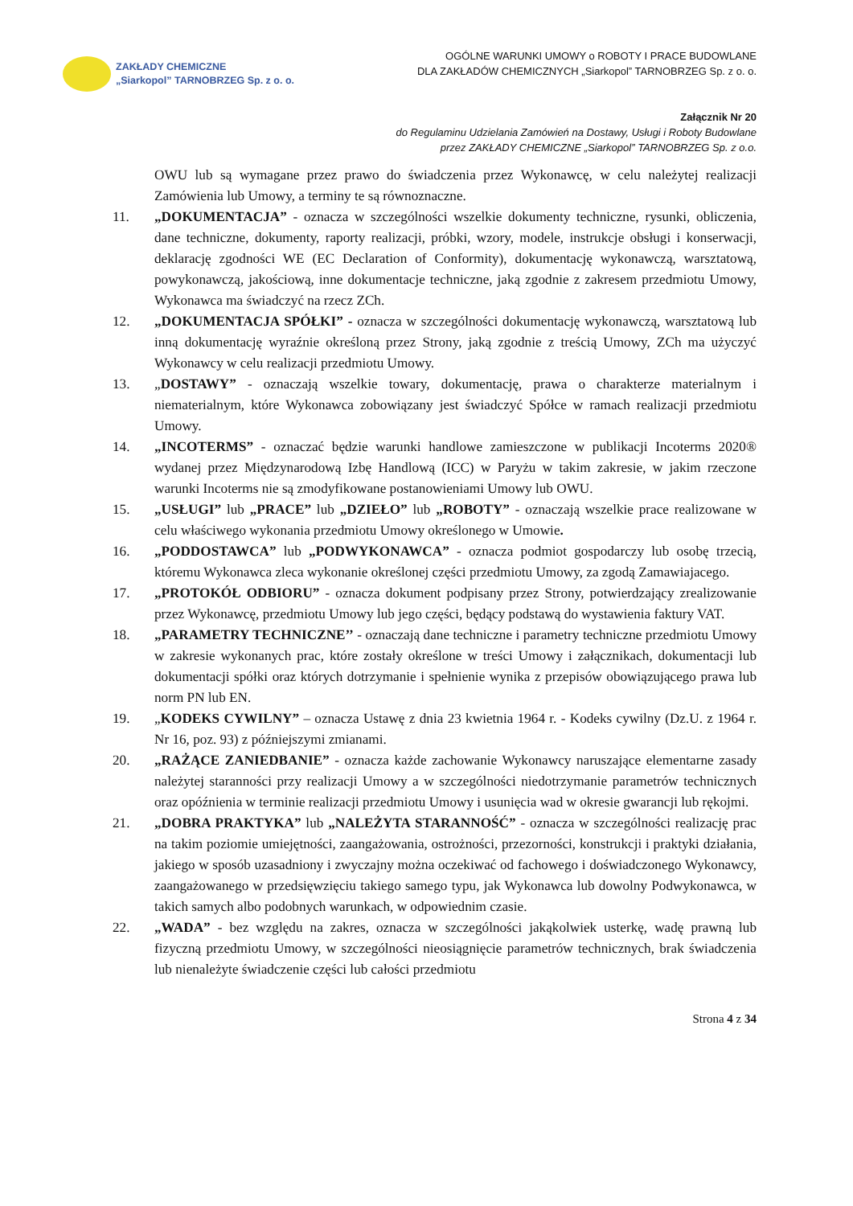ZAKŁADY CHEMICZNE
„Siarkopol” TARNOBRZEG Sp. z o. o.
OGÓLNE WARUNKI UMOWY o ROBOTY I PRACE BUDOWLANE
DLA ZAKŁADÓW CHEMICZNYCH „Siarkopol” TARNOBRZEG Sp. z o. o.
Załącznik Nr 20
do Regulaminu Udzielania Zamówień na Dostawy, Usługi i Roboty Budowlane
przez ZAKŁADY CHEMICZNE „Siarkopol” TARNOBRZEG Sp. z o.o.
OWU lub są wymagane przez prawo do świadczenia przez Wykonawcę, w celu należytej realizacji Zamówienia lub Umowy, a terminy te są równoznaczne.
11. „DOKUMENTACJA” - oznacza w szczególności wszelkie dokumenty techniczne, rysunki, obliczenia, dane techniczne, dokumenty, raporty realizacji, próbki, wzory, modele, instrukcje obsługi i konserwacji, deklarację zgodności WE (EC Declaration of Conformity), dokumentację wykonawczą, warsztatową, powykonawczą, jakościową, inne dokumentacje techniczne, jaką zgodnie z zakresem przedmiotu Umowy, Wykonawca ma świadczyć na rzecz ZCh.
12. „DOKUMENTACJA SPÓŁKI” - oznacza w szczególności dokumentację wykonawczą, warsztatową lub inną dokumentację wyraźnie określoną przez Strony, jaką zgodnie z treścią Umowy, ZCh ma użyczyć Wykonawcy w celu realizacji przedmiotu Umowy.
13. „DOSTAWY” - oznaczają wszelkie towary, dokumentację, prawa o charakterze materialnym i niematerialnym, które Wykonawca zobowiązany jest świadczyć Spółce w ramach realizacji przedmiotu Umowy.
14. „INCOTERMS” - oznaczać będzie warunki handlowe zamieszczone w publikacji Incoterms 2020® wydanej przez Międzynarodową Izbę Handlową (ICC) w Paryżu w takim zakresie, w jakim rzeczone warunki Incoterms nie są zmodyfikowane postanowieniami Umowy lub OWU.
15. „USŁUGI” lub „PRACE” lub „DZIEŁO” lub „ROBOTY” - oznaczają wszelkie prace realizowane w celu właściwego wykonania przedmiotu Umowy określonego w Umowie.
16. „PODDOSTAWCA” lub „PODWYKONAWCA” - oznacza podmiot gospodarczy lub osobę trzecią, któremu Wykonawca zleca wykonanie określonej części przedmiotu Umowy, za zgodą Zamawiajacego.
17. „PROTOKÓŁ ODBIORU” - oznacza dokument podpisany przez Strony, potwierdzający zrealizowanie przez Wykonawcę, przedmiotu Umowy lub jego części, będący podstawą do wystawienia faktury VAT.
18. „PARAMETRY TECHNICZNE’’ - oznaczają dane techniczne i parametry techniczne przedmiotu Umowy w zakresie wykonanych prac, które zostały określone w treści Umowy i załącznikach, dokumentacji lub dokumentacji spółki oraz których dotrzymanie i spełnienie wynika z przepisów obowiązującego prawa lub norm PN lub EN.
19. „KODEKS CYWILNY” – oznacza Ustawę z dnia 23 kwietnia 1964 r. - Kodeks cywilny (Dz.U. z 1964 r. Nr 16, poz. 93) z późniejszymi zmianami.
20. „RAŻĄCE ZANIEDBANIE” - oznacza każde zachowanie Wykonawcy naruszające elementarne zasady należytej staranności przy realizacji Umowy a w szczególności niedotrzymanie parametrów technicznych oraz opóźnienia w terminie realizacji przedmiotu Umowy i usunięcia wad w okresie gwarancji lub rękojmi.
21. „DOBRA PRAKTYKA” lub „NALEŻYTA STARANNOŚĆ” - oznacza w szczególności realizację prac na takim poziomie umiejętności, zaangażowania, ostrożności, przezorności, konstrukcji i praktyki działania, jakiego w sposób uzasadniony i zwyczajny można oczekiwać od fachowego i doświadczonego Wykonawcy, zaangażowanego w przedsięwzięciu takiego samego typu, jak Wykonawca lub dowolny Podwykonawca, w takich samych albo podobnych warunkach, w odpowiednim czasie.
22. „WADA” - bez względu na zakres, oznacza w szczególności jakąkolwiek usterkę, wadę prawną lub fizyczną przedmiotu Umowy, w szczególności nieosiągnięcie parametrów technicznych, brak świadczenia lub nienależyte świadczenie części lub całości przedmiotu
Strona 4 z 34